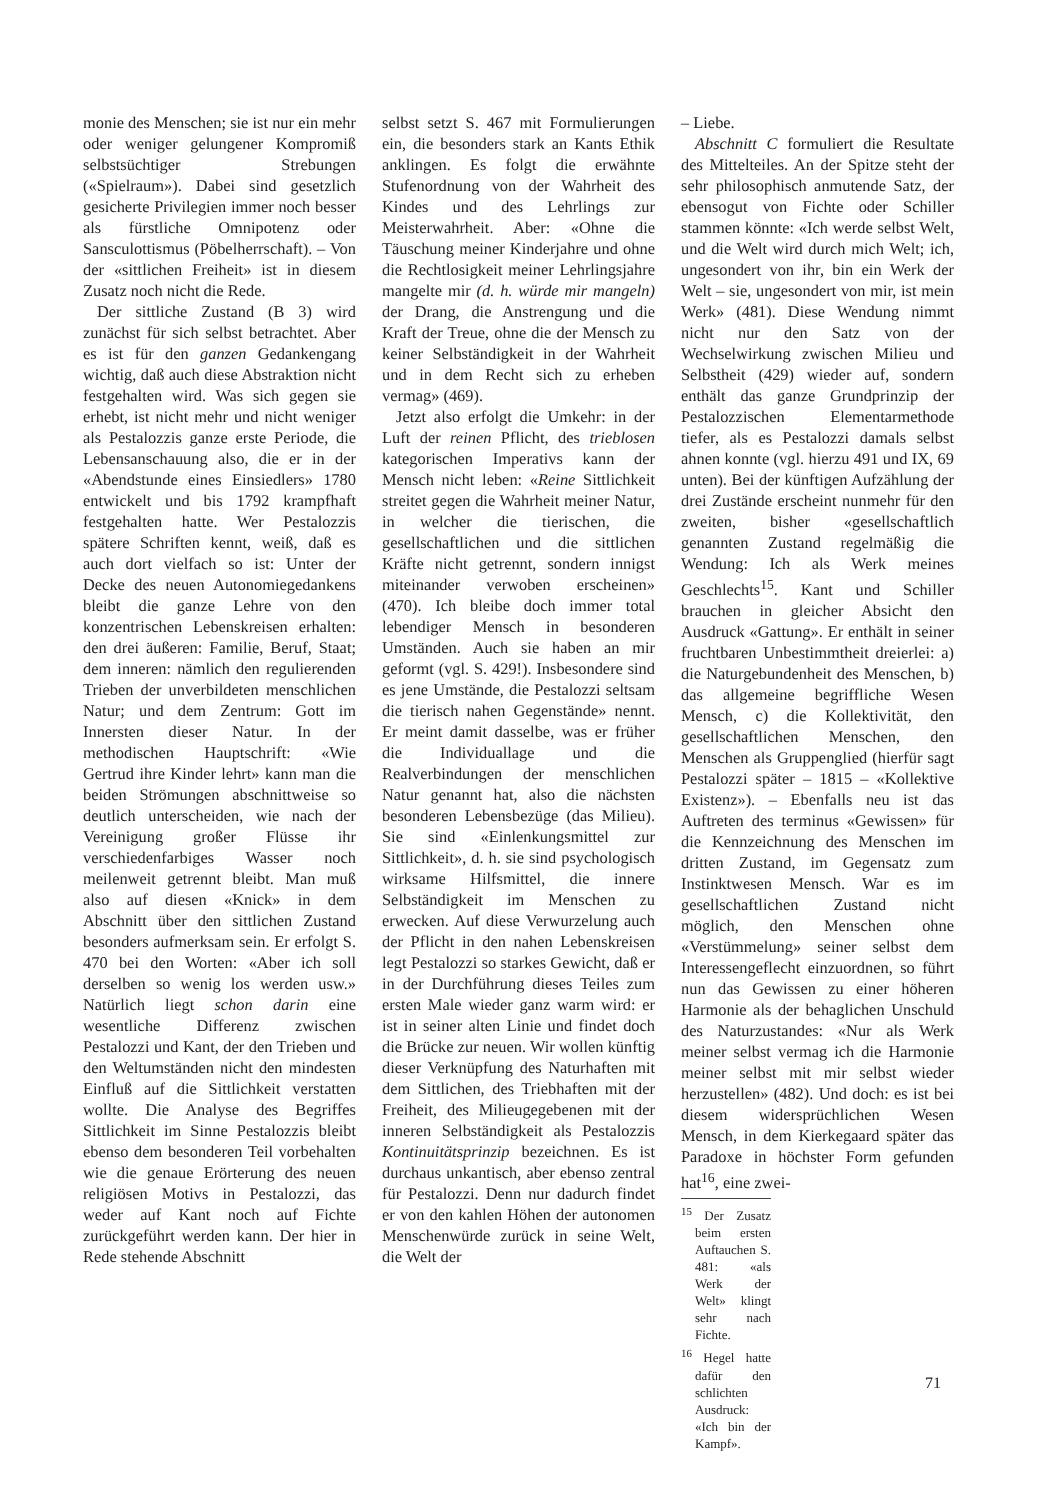monie des Menschen; sie ist nur ein mehr oder weniger gelungener Kompromiß selbstsüchtiger Strebungen («Spielraum»). Dabei sind gesetzlich gesicherte Privilegien immer noch besser als fürstliche Omnipotenz oder Sansculottismus (Pöbelherrschaft). – Von der «sittlichen Freiheit» ist in diesem Zusatz noch nicht die Rede.
Der sittliche Zustand (B 3) wird zunächst für sich selbst betrachtet. Aber es ist für den ganzen Gedankengang wichtig, daß auch diese Abstraktion nicht festgehalten wird. Was sich gegen sie erhebt, ist nicht mehr und nicht weniger als Pestalozzis ganze erste Periode, die Lebensanschauung also, die er in der «Abendstunde eines Einsiedlers» 1780 entwickelt und bis 1792 krampfhaft festgehalten hatte. Wer Pestalozzis spätere Schriften kennt, weiß, daß es auch dort vielfach so ist: Unter der Decke des neuen Autonomiegedankens bleibt die ganze Lehre von den konzentrischen Lebenskreisen erhalten: den drei äußeren: Familie, Beruf, Staat; dem inneren: nämlich den regulierenden Trieben der unverbildeten menschlichen Natur; und dem Zentrum: Gott im Innersten dieser Natur. In der methodischen Hauptschrift: «Wie Gertrud ihre Kinder lehrt» kann man die beiden Strömungen abschnittweise so deutlich unterscheiden, wie nach der Vereinigung großer Flüsse ihr verschiedenfarbiges Wasser noch meilenweit getrennt bleibt. Man muß also auf diesen «Knick» in dem Abschnitt über den sittlichen Zustand besonders aufmerksam sein. Er erfolgt S. 470 bei den Worten: «Aber ich soll derselben so wenig los werden usw.» Natürlich liegt schon darin eine wesentliche Differenz zwischen Pestalozzi und Kant, der den Trieben und den Weltumständen nicht den mindesten Einfluß auf die Sittlichkeit verstatten wollte. Die Analyse des Begriffes Sittlichkeit im Sinne Pestalozzis bleibt ebenso dem besonderen Teil vorbehalten wie die genaue Erörterung des neuen religiösen Motivs in Pestalozzi, das weder auf Kant noch auf Fichte zurückgeführt werden kann. Der hier in Rede stehende Abschnitt
selbst setzt S. 467 mit Formulierungen ein, die besonders stark an Kants Ethik anklingen. Es folgt die erwähnte Stufenordnung von der Wahrheit des Kindes und des Lehrlings zur Meisterwahrheit. Aber: «Ohne die Täuschung meiner Kinderjahre und ohne die Rechtlosigkeit meiner Lehrlingsjahre mangelte mir (d. h. würde mir mangeln) der Drang, die Anstrengung und die Kraft der Treue, ohne die der Mensch zu keiner Selbständigkeit in der Wahrheit und in dem Recht sich zu erheben vermag» (469).
Jetzt also erfolgt die Umkehr: in der Luft der reinen Pflicht, des trieblosen kategorischen Imperativs kann der Mensch nicht leben: «Reine Sittlichkeit streitet gegen die Wahrheit meiner Natur, in welcher die tierischen, die gesellschaftlichen und die sittlichen Kräfte nicht getrennt, sondern innigst miteinander verwoben erscheinen» (470). Ich bleibe doch immer total lebendiger Mensch in besonderen Umständen. Auch sie haben an mir geformt (vgl. S. 429!). Insbesondere sind es jene Umstände, die Pestalozzi seltsam die tierisch nahen Gegenstände» nennt. Er meint damit dasselbe, was er früher die Individuallage und die Realverbindungen der menschlichen Natur genannt hat, also die nächsten besonderen Lebensbezüge (das Milieu). Sie sind «Einlenkungsmittel zur Sittlichkeit», d. h. sie sind psychologisch wirksame Hilfsmittel, die innere Selbständigkeit im Menschen zu erwecken. Auf diese Verwurzelung auch der Pflicht in den nahen Lebenskreisen legt Pestalozzi so starkes Gewicht, daß er in der Durchführung dieses Teiles zum ersten Male wieder ganz warm wird: er ist in seiner alten Linie und findet doch die Brücke zur neuen. Wir wollen künftig dieser Verknüpfung des Naturhaften mit dem Sittlichen, des Triebhaften mit der Freiheit, des Milieugegebenen mit der inneren Selbständigkeit als Pestalozzis Kontinuitätsprinzip bezeichnen. Es ist durchaus unkantisch, aber ebenso zentral für Pestalozzi. Denn nur dadurch findet er von den kahlen Höhen der autonomen Menschenwürde zurück in seine Welt, die Welt der
– Liebe.
Abschnitt C formuliert die Resultate des Mittelteiles. An der Spitze steht der sehr philosophisch anmutende Satz, der ebensogut von Fichte oder Schiller stammen könnte: «Ich werde selbst Welt, und die Welt wird durch mich Welt; ich, ungesondert von ihr, bin ein Werk der Welt – sie, ungesondert von mir, ist mein Werk» (481). Diese Wendung nimmt nicht nur den Satz von der Wechselwirkung zwischen Milieu und Selbstheit (429) wieder auf, sondern enthält das ganze Grundprinzip der Pestalozzischen Elementarmethode tiefer, als es Pestalozzi damals selbst ahnen konnte (vgl. hierzu 491 und IX, 69 unten). Bei der künftigen Aufzählung der drei Zustände erscheint nunmehr für den zweiten, bisher «gesellschaftlich genannten Zustand regelmäßig die Wendung: Ich als Werk meines Geschlechts<sup>15</sup>. Kant und Schiller brauchen in gleicher Absicht den Ausdruck «Gattung». Er enthält in seiner fruchtbaren Unbestimmtheit dreierlei: a) die Naturgebundenheit des Menschen, b) das allgemeine begriffliche Wesen Mensch, c) die Kollektivität, den gesellschaftlichen Menschen, den Menschen als Gruppenglied (hierfür sagt Pestalozzi später – 1815 – «Kollektive Existenz»). – Ebenfalls neu ist das Auftreten des terminus «Gewissen» für die Kennzeichnung des Menschen im dritten Zustand, im Gegensatz zum Instinktwesen Mensch. War es im gesellschaftlichen Zustand nicht möglich, den Menschen ohne «Verstümmelung» seiner selbst dem Interessengeflecht einzuordnen, so führt nun das Gewissen zu einer höheren Harmonie als der behaglichen Unschuld des Naturzustandes: «Nur als Werk meiner selbst vermag ich die Harmonie meiner selbst mit mir selbst wieder herzustellen» (482). Und doch: es ist bei diesem widersprüchlichen Wesen Mensch, in dem Kierkegaard später das Paradoxe in höchster Form gefunden hat<sup>16</sup>, eine zwei-
<sup>15</sup> Der Zusatz beim ersten Auftauchen S. 481: «als Werk der Welt» klingt sehr nach Fichte.
<sup>16</sup> Hegel hatte dafür den schlichten Ausdruck: «Ich bin der Kampf».
71